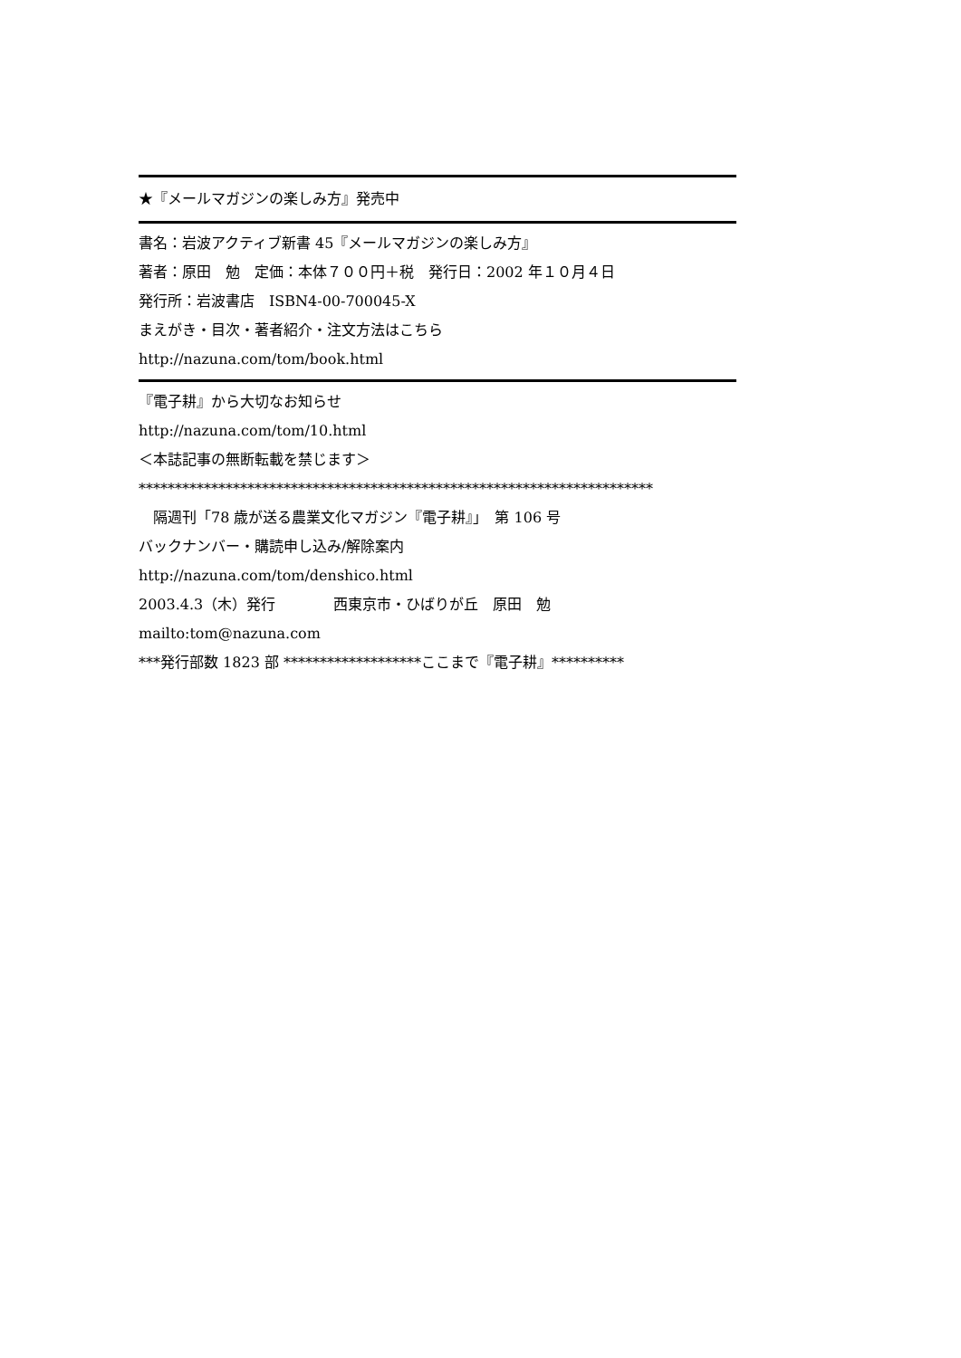★『メールマガジンの楽しみ方』発売中
書名：岩波アクティブ新書 45『メールマガジンの楽しみ方』
著者：原田　勉　定価：本体７００円＋税　発行日：2002 年１０月４日
発行所：岩波書店　ISBN4-00-700045-X
まえがき・目次・著者紹介・注文方法はこちら
http://nazuna.com/tom/book.html
『電子耕』から大切なお知らせ
http://nazuna.com/tom/10.html
＜本誌記事の無断転載を禁じます＞
***********************************************************************
　隔週刊「78 歳が送る農業文化マガジン『電子耕』」　第 106 号
バックナンバー・購読申し込み/解除案内
http://nazuna.com/tom/denshico.html
2003.4.3（木）発行　　　　西東京市・ひばりが丘　原田　勉
mailto:tom@nazuna.com
***発行部数 1823 部 *******************ここまで『電子耕』**********